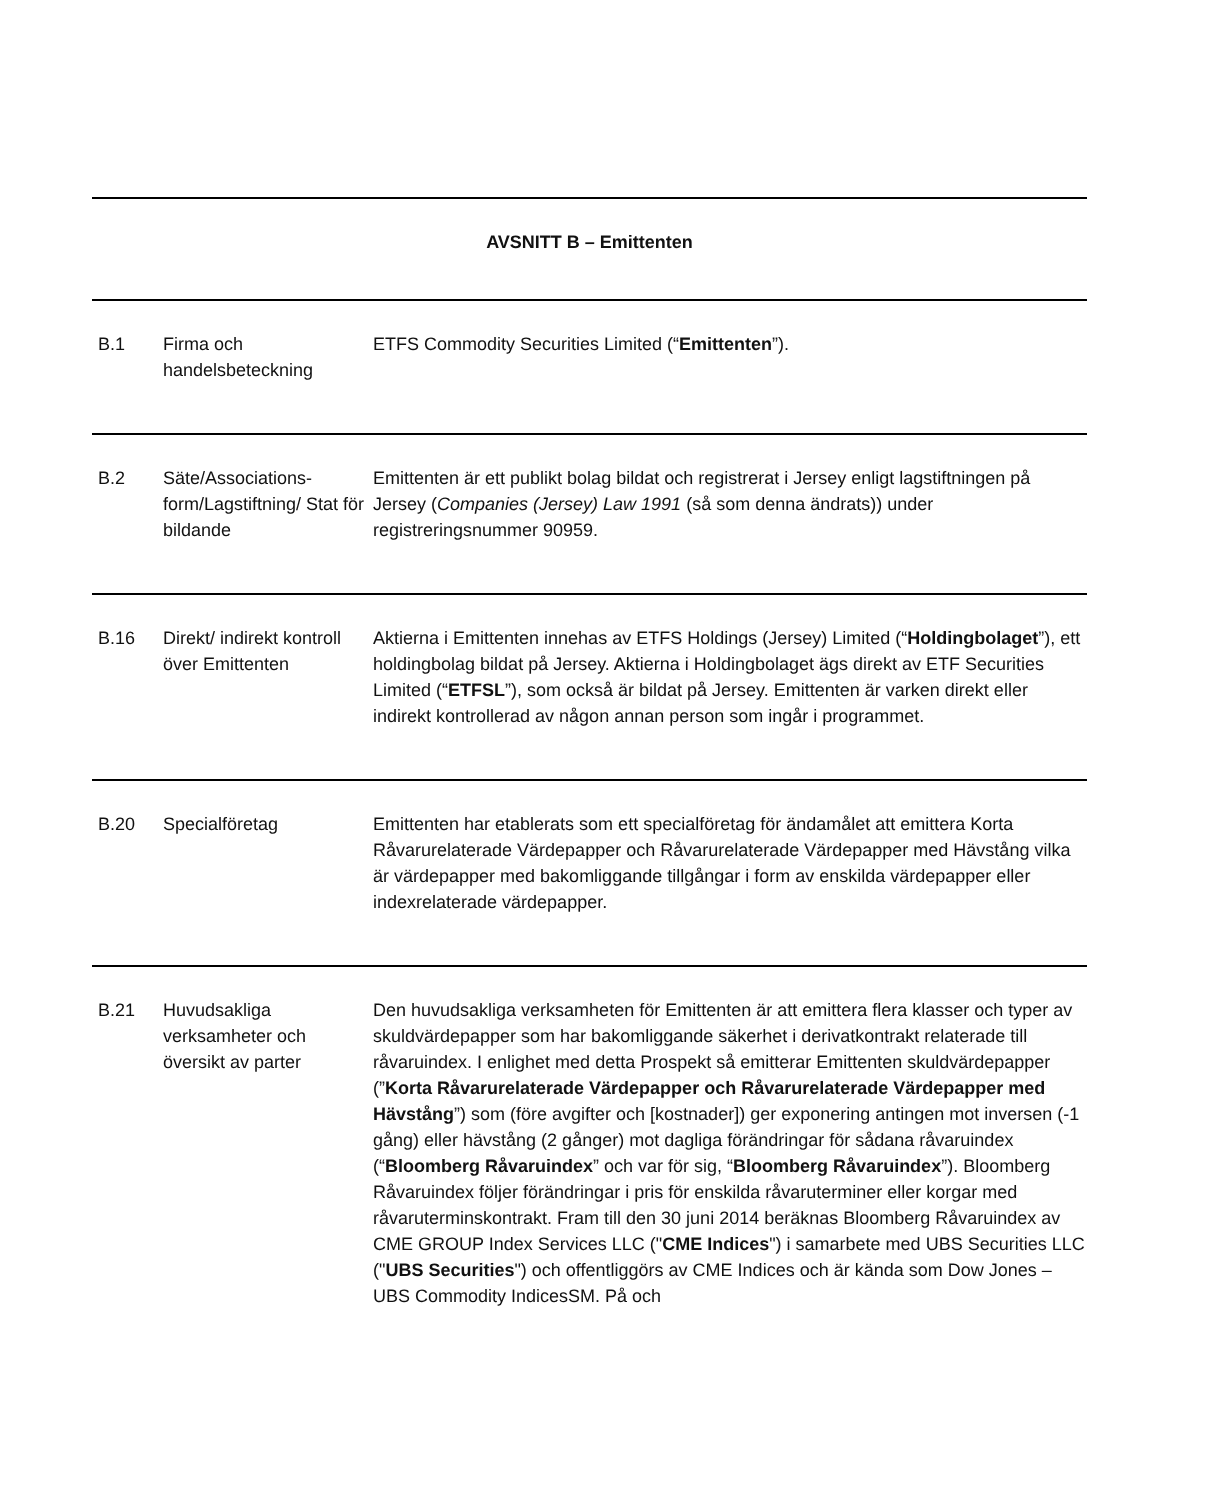AVSNITT B – Emittenten
| B.1 | Firma och handelsbeteckning | ETFS Commodity Securities Limited (“ Emittenten ”). |
| B.2 | Säte/Associations-form/Lagstiftning/ Stat för bildande | Emittenten är ett publikt bolag bildat och registrerat i Jersey enligt lagstiftningen på Jersey ( Companies (Jersey) Law 1991 (så som denna ändrats)) under registreringsnummer 90959. |
| B.16 | Direkt/ indirekt kontroll över Emittenten | Aktierna i Emittenten innehas av ETFS Holdings (Jersey) Limited (“ Holdingbolaget ”), ett holdingbolag bildat på Jersey. Aktierna i Holdingbolaget ägs direkt av ETF Securities Limited (“ ETFSL ”), som också är bildat på Jersey. Emittenten är varken direkt eller indirekt kontrollerad av någon annan person som ingår i programmet. |
| B.20 | Specialföretag | Emittenten har etablerats som ett specialföretag för ändamålet att emittera Korta Råvarurelaterade Värdepapper och Råvarurelaterade Värdepapper med Hävstång vilka är värdepapper med bakomliggande tillgångar i form av enskilda värdepapper eller indexrelaterade värdepapper. |
| B.21 | Huvudsakliga verksamheter och översikt av parter | Den huvudsakliga verksamheten för Emittenten är att emittera flera klasser och typer av skuldvärdepapper som har bakomliggande säkerhet i derivatkontrakt relaterade till råvaruindex. I enlighet med detta Prospekt så emitterar Emittenten skuldvärdepapper (” Korta Råvarurelaterade Värdepapper och Råvarurelaterade Värdepapper med Hävstång ”) som (före avgifter och [kostnader]) ger exponering antingen mot inversen (-1 gång) eller hävstång (2 gånger) mot dagliga förändringar för sådana råvaruindex (“ Bloomberg Råvaruindex ” och var för sig, “ Bloomberg Råvaruindex ”). Bloomberg Råvaruindex följer förändringar i pris för enskilda råvaruterminer eller korgar med råvaruterminskontrakt. Fram till den 30 juni 2014 beräknas Bloomberg Råvaruindex av CME GROUP Index Services LLC (" CME Indices ") i samarbete med UBS Securities LLC (" UBS Securities ") och offentliggörs av CME Indices och är kända som Dow Jones – UBS Commodity IndicesSM. På och |